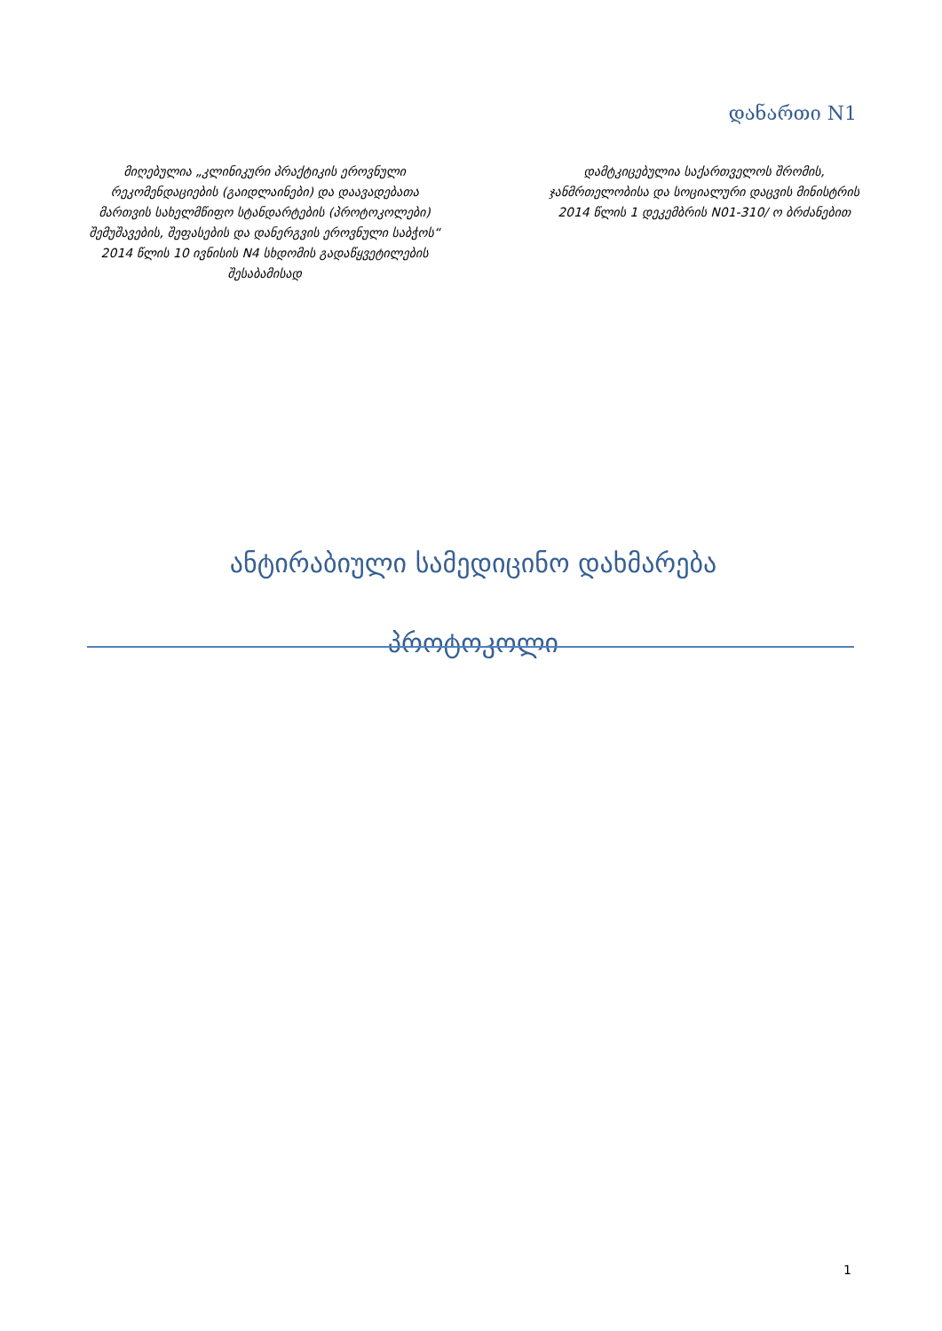დანართი N1
მიღებულია „კლინიკური პრაქტიკის ეროვნული რეკომენდაციების (გაიდლაინები) და დაავადებათა მართვის სახელმწიფო სტანდარტების (პროტოკოლები) შემუშავების, შეფასების და დანერგვის ეროვნული საბჭოს“ 2014 წლის 10 ივნისის N4 სხდომის გადაწყვეტილების შესაბამისად
დამტკიცებულია საქართველოს შრომის, ჯანმრთელობისა და სოციალური დაცვის მინისტრის 2014 წლის 1 დეკემბრის N01-310/ ო ბრძანებით
ანტირაბიული სამედიცინო დახმარება
პროტოკოლი
1